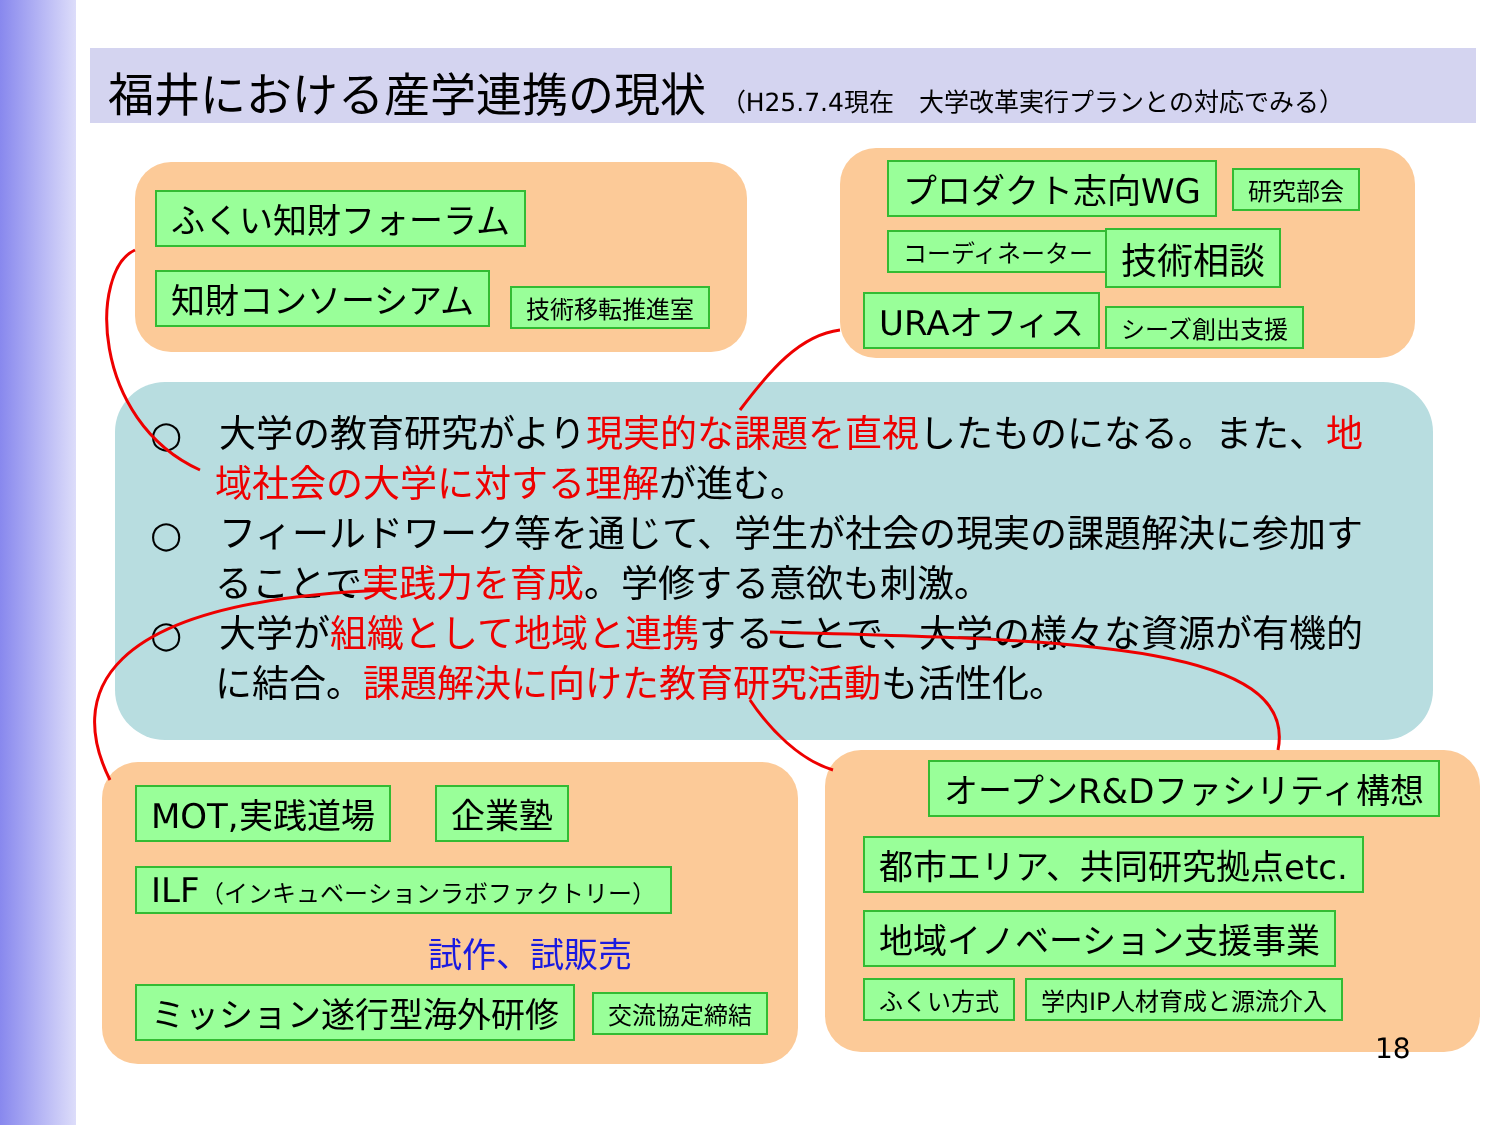福井における産学連携の現状 （H25.7.4現在　大学改革実行プランとの対応でみる）
ふくい知財フォーラム
知財コンソーシアム 技術移転推進室
プロダクト志向WG 研究部会
コーディネーター 技術相談
URAオフィス シーズ創出支援
○　大学の教育研究がより現実的な課題を直視したものになる。また、地域社会の大学に対する理解が進む。
○　フィールドワーク等を通じて、学生が社会の現実の課題解決に参加することで実践力を育成。学修する意欲も刺激。
○　大学が組織として地域と連携することで、大学の様々な資源が有機的に結合。課題解決に向けた教育研究活動も活性化。
MOT,実践道場 企業塾
ILF（インキュベーションラボファクトリー）
試作、試販売
ミッション遂行型海外研修 交流協定締結
オープンR&Dファシリティ構想
都市エリア、共同研究拠点etc.
地域イノベーション支援事業
ふくい方式 学内IP人材育成と源流介入
18